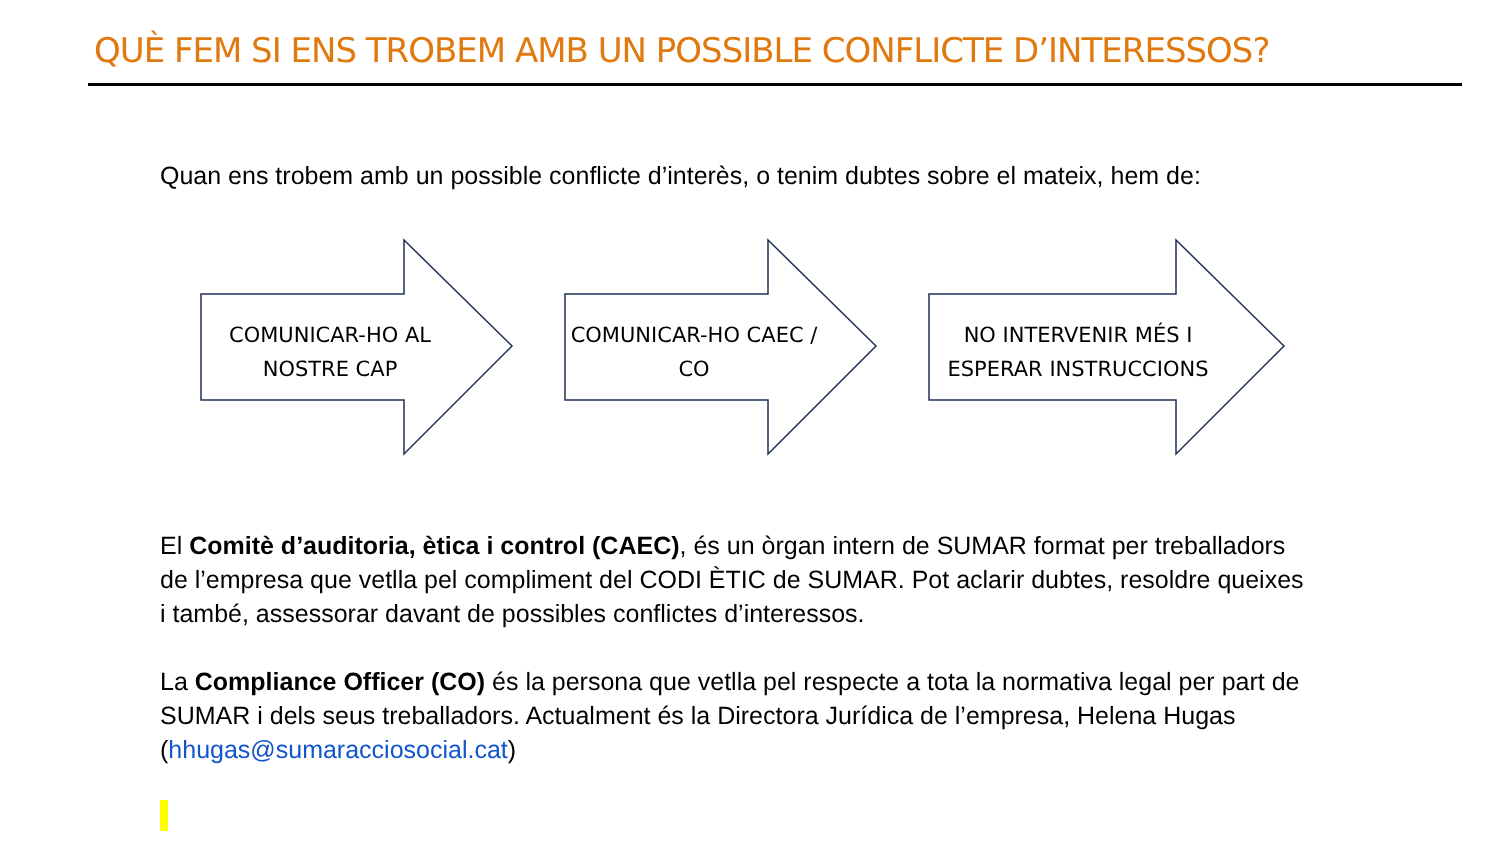QUÈ FEM SI ENS TROBEM AMB UN POSSIBLE CONFLICTE D’INTERESSOS?
Quan ens trobem amb un possible conflicte d’interès, o tenim dubtes sobre el mateix, hem de:
COMUNICAR-HO AL NOSTRE CAP
COMUNICAR-HO CAEC / CO
NO INTERVENIR MÉS I ESPERAR INSTRUCCIONS
El Comitè d’auditoria, ètica i control (CAEC), és un òrgan intern de SUMAR format per treballadors de l’empresa que vetlla pel compliment del CODI ÈTIC de SUMAR. Pot aclarir dubtes, resoldre queixes i també, assessorar davant de possibles conflictes d’interessos.
La Compliance Officer (CO) és la persona que vetlla pel respecte a tota la normativa legal per part de SUMAR i dels seus treballadors. Actualment és la Directora Jurídica de l’empresa, Helena Hugas (hhugas@sumaracciosocial.cat)